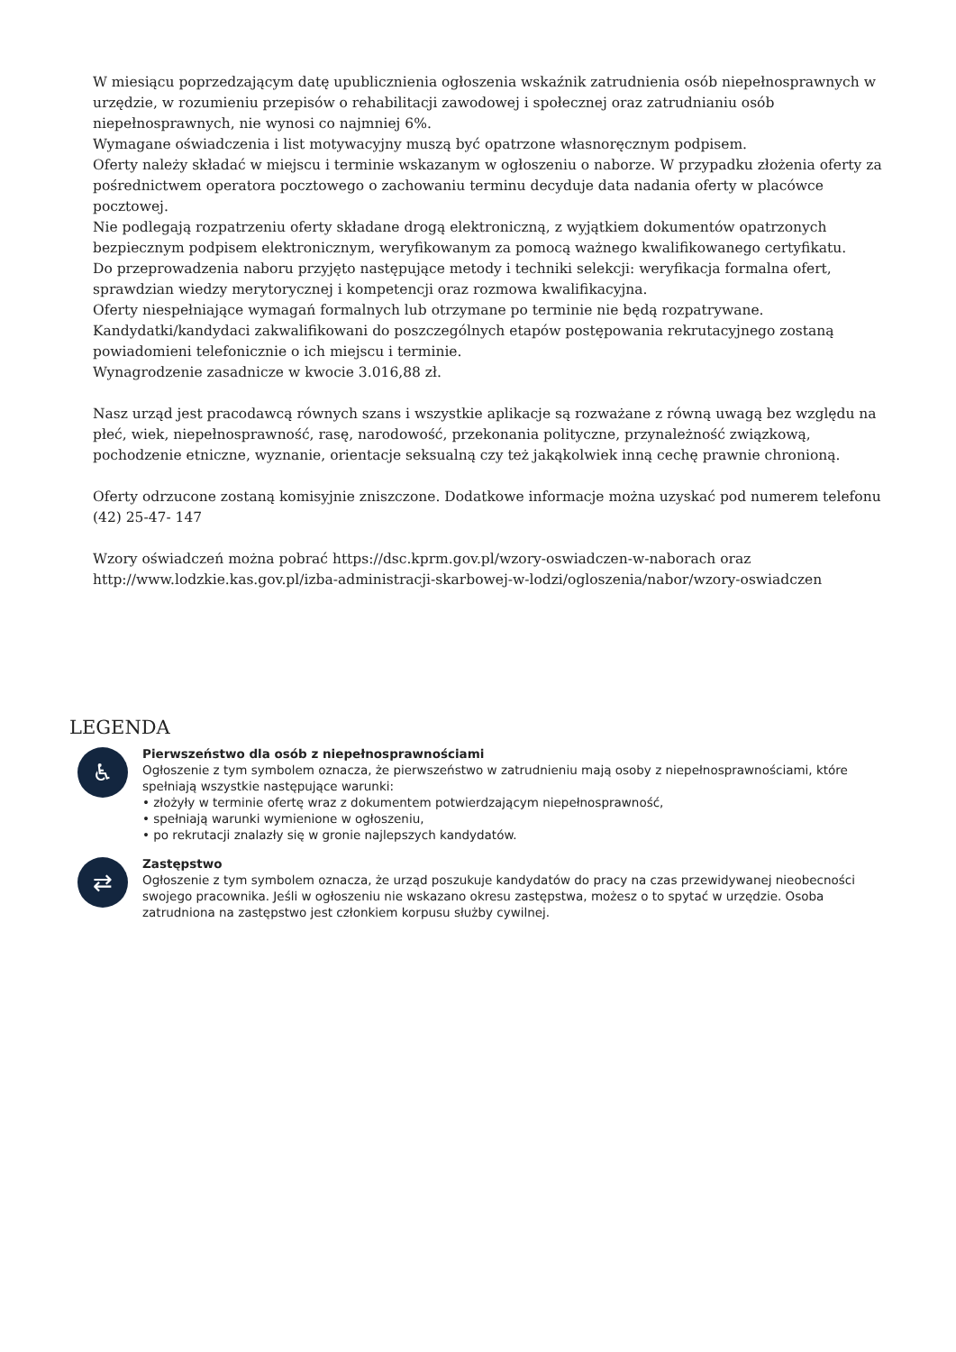W miesiącu poprzedzającym datę upublicznienia ogłoszenia wskaźnik zatrudnienia osób niepełnosprawnych w urzędzie, w rozumieniu przepisów o rehabilitacji zawodowej i społecznej oraz zatrudnianiu osób niepełnosprawnych, nie wynosi co najmniej 6%.
Wymagane oświadczenia i list motywacyjny muszą być opatrzone własnoręcznym podpisem.
Oferty należy składać w miejscu i terminie wskazanym w ogłoszeniu o naborze. W przypadku złożenia oferty za pośrednictwem operatora pocztowego o zachowaniu terminu decyduje data nadania oferty w placówce pocztowej.
Nie podlegają rozpatrzeniu oferty składane drogą elektroniczną, z wyjątkiem dokumentów opatrzonych bezpiecznym podpisem elektronicznym, weryfikowanym za pomocą ważnego kwalifikowanego certyfikatu.
Do przeprowadzenia naboru przyjęto następujące metody i techniki selekcji: weryfikacja formalna ofert, sprawdzian wiedzy merytorycznej i kompetencji oraz rozmowa kwalifikacyjna.
Oferty niespełniające wymagań formalnych lub otrzymane po terminie nie będą rozpatrywane.
Kandydatki/kandydaci zakwalifikowani do poszczególnych etapów postępowania rekrutacyjnego zostaną powiadomieni telefonicznie o ich miejscu i terminie.
Wynagrodzenie zasadnicze w kwocie 3.016,88 zł.
Nasz urząd jest pracodawcą równych szans i wszystkie aplikacje są rozważane z równą uwagą bez względu na płeć, wiek, niepełnosprawność, rasę, narodowość, przekonania polityczne, przynależność związkową, pochodzenie etniczne, wyznanie, orientacje seksualną czy też jakąkolwiek inną cechę prawnie chronioną.
Oferty odrzucone zostaną komisyjnie zniszczone. Dodatkowe informacje można uzyskać pod numerem telefonu (42) 25-47- 147
Wzory oświadczeń można pobrać https://dsc.kprm.gov.pl/wzory-oswiadczen-w-naborach oraz http://www.lodzkie.kas.gov.pl/izba-administracji-skarbowej-w-lodzi/ogloszenia/nabor/wzory-oswiadczen
LEGENDA
♿
Pierwszeństwo dla osób z niepełnosprawnościami
Ogłoszenie z tym symbolem oznacza, że pierwszeństwo w zatrudnieniu mają osoby z niepełnosprawnościami, które spełniają wszystkie następujące warunki:
• złożyły w terminie ofertę wraz z dokumentem potwierdzającym niepełnosprawność,
• spełniają warunki wymienione w ogłoszeniu,
• po rekrutacji znalazły się w gronie najlepszych kandydatów.
⇄
Zastępstwo
Ogłoszenie z tym symbolem oznacza, że urząd poszukuje kandydatów do pracy na czas przewidywanej nieobecności swojego pracownika. Jeśli w ogłoszeniu nie wskazano okresu zastępstwa, możesz o to spytać w urzędzie. Osoba zatrudniona na zastępstwo jest członkiem korpusu służby cywilnej.